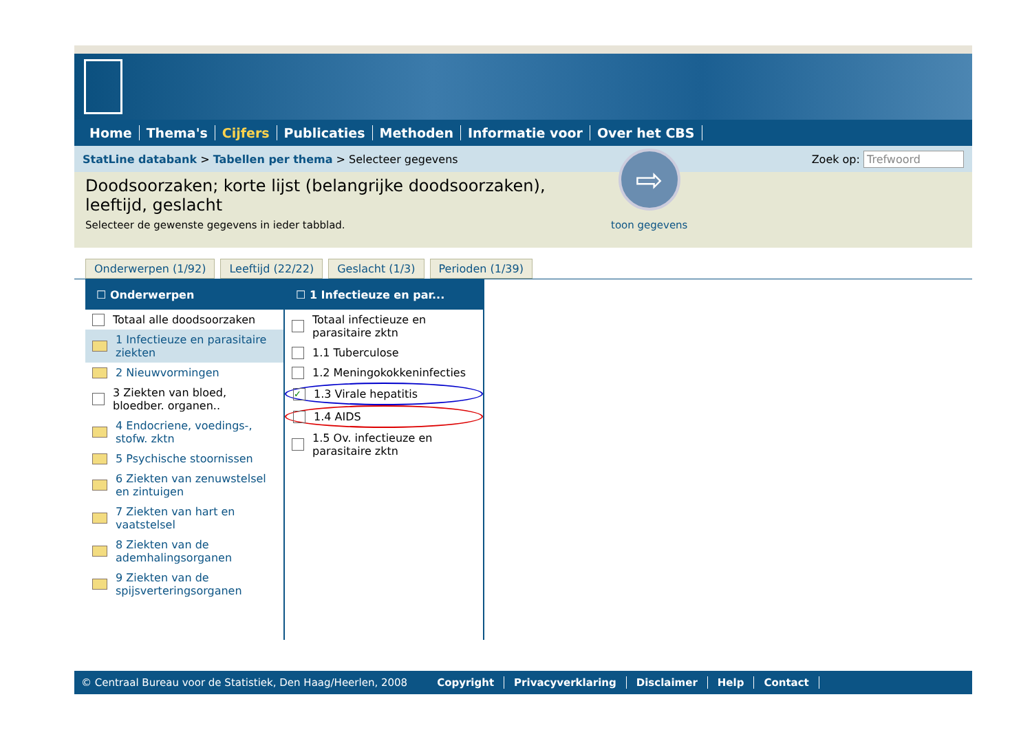Home Thema's Cijfers Publicaties Methoden Informatie voor Over het CBS
StatLine databank > Tabellen per thema > Selecteer gegevens Zoek op: Trefwoord
Doodsoorzaken; korte lijst (belangrijke doodsoorzaken), leeftijd, geslacht
Selecteer de gewenste gegevens in ieder tabblad.
⇨
toon gegevens
Onderwerpen (1/92) Leeftijd (22/22) Geslacht (1/3) Perioden (1/39)
☐ Onderwerpen
Totaal alle doodsoorzaken
1 Infectieuze en parasitaire ziekten
2 Nieuwvormingen
3 Ziekten van bloed, bloedber. organen..
4 Endocriene, voedings-, stofw. zktn
5 Psychische stoornissen
6 Ziekten van zenuwstelsel en zintuigen
7 Ziekten van hart en vaatstelsel
8 Ziekten van de ademhalingsorganen
9 Ziekten van de spijsverteringsorganen
☐ 1 Infectieuze en par...
Totaal infectieuze en parasitaire zktn
1.1 Tuberculose
1.2 Meningokokkeninfecties
✓ 1.3 Virale hepatitis
1.4 AIDS
1.5 Ov. infectieuze en parasitaire zktn
© Centraal Bureau voor de Statistiek, Den Haag/Heerlen, 2008 Copyright Privacyverklaring Disclaimer Help Contact